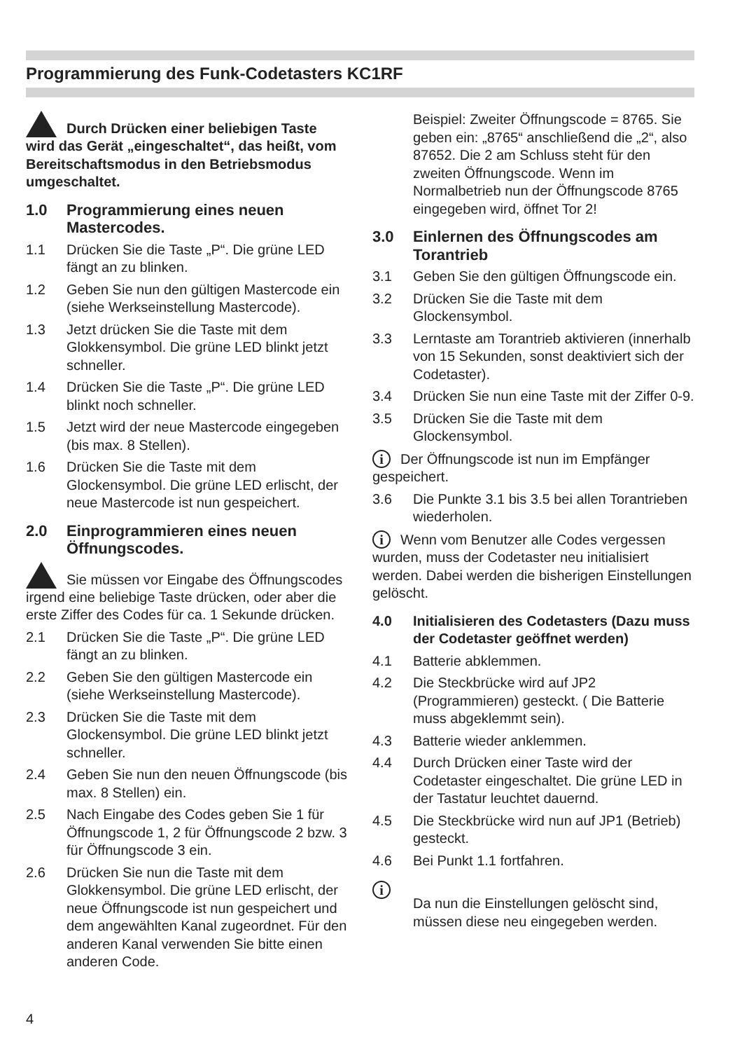Programmierung des Funk-Codetasters KC1RF
Durch Drücken einer beliebigen Taste wird das Gerät „eingeschaltet“, das heißt, vom Bereitschaftsmodus in den Betriebsmodus umgeschaltet.
1.0 Programmierung eines neuen Mastercodes.
1.1 Drücken Sie die Taste „P“. Die grüne LED fängt an zu blinken.
1.2 Geben Sie nun den gültigen Mastercode ein (siehe Werkseinstellung Mastercode).
1.3 Jetzt drücken Sie die Taste mit dem Glokkensymbol. Die grüne LED blinkt jetzt schneller.
1.4 Drücken Sie die Taste „P“. Die grüne LED blinkt noch schneller.
1.5 Jetzt wird der neue Mastercode eingegeben (bis max. 8 Stellen).
1.6 Drücken Sie die Taste mit dem Glockensymbol. Die grüne LED erlischt, der neue Mastercode ist nun gespeichert.
2.0 Einprogrammieren eines neuen Öffnungscodes.
Sie müssen vor Eingabe des Öffnungscodes irgend eine beliebige Taste drücken, oder aber die erste Ziffer des Codes für ca. 1 Sekunde drücken.
2.1 Drücken Sie die Taste „P“. Die grüne LED fängt an zu blinken.
2.2 Geben Sie den gültigen Mastercode ein (siehe Werkseinstellung Mastercode).
2.3 Drücken Sie die Taste mit dem Glockensymbol. Die grüne LED blinkt jetzt schneller.
2.4 Geben Sie nun den neuen Öffnungscode (bis max. 8 Stellen) ein.
2.5 Nach Eingabe des Codes geben Sie 1 für Öffnungscode 1, 2 für Öffnungscode 2 bzw. 3 für Öffnungscode 3 ein.
2.6 Drücken Sie nun die Taste mit dem Glokkensymbol. Die grüne LED erlischt, der neue Öffnungscode ist nun gespeichert und dem angewählten Kanal zugeordnet. Für den anderen Kanal verwenden Sie bitte einen anderen Code.
Beispiel: Zweiter Öffnungscode = 8765. Sie geben ein: „8765“ anschließend die „2“, also 87652. Die 2 am Schluss steht für den zweiten Öffnungscode. Wenn im Normalbetrieb nun der Öffnungscode 8765 eingegeben wird, öffnet Tor 2!
3.0 Einlernen des Öffnungscodes am Torantrieb
3.1 Geben Sie den gültigen Öffnungscode ein.
3.2 Drücken Sie die Taste mit dem Glockensymbol.
3.3 Lerntaste am Torantrieb aktivieren (innerhalb von 15 Sekunden, sonst deaktiviert sich der Codetaster).
3.4 Drücken Sie nun eine Taste mit der Ziffer 0-9.
3.5 Drücken Sie die Taste mit dem Glockensymbol.
i Der Öffnungscode ist nun im Empfänger gespeichert.
3.6 Die Punkte 3.1 bis 3.5 bei allen Torantrieben wiederholen.
i Wenn vom Benutzer alle Codes vergessen wurden, muss der Codetaster neu initialisiert werden. Dabei werden die bisherigen Einstellungen gelöscht.
4.0 Initialisieren des Codetasters (Dazu muss der Codetaster geöffnet werden)
4.1 Batterie abklemmen.
4.2 Die Steckbrücke wird auf JP2 (Programmieren) gesteckt. ( Die Batterie muss abgeklemmt sein).
4.3 Batterie wieder anklemmen.
4.4 Durch Drücken einer Taste wird der Codetaster eingeschaltet. Die grüne LED in der Tastatur leuchtet dauernd.
4.5 Die Steckbrücke wird nun auf JP1 (Betrieb) gesteckt.
4.6 Bei Punkt 1.1 fortfahren.
i Da nun die Einstellungen gelöscht sind, müssen diese neu eingegeben werden.
4